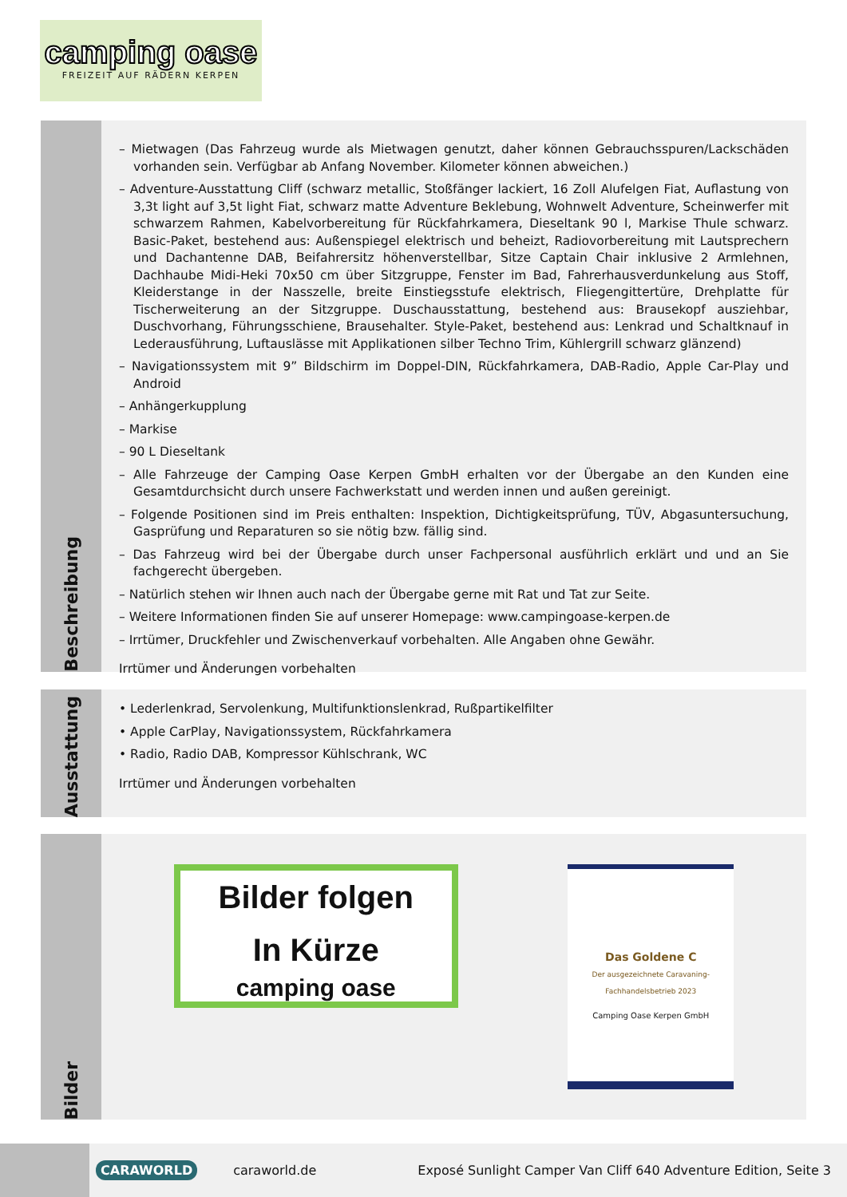camping oase
FREIZEIT AUF RÄDERN KERPEN
Beschreibung
– Mietwagen (Das Fahrzeug wurde als Mietwagen genutzt, daher können Gebrauchsspuren/Lackschäden vorhanden sein. Verfügbar ab Anfang November. Kilometer können abweichen.)
– Adventure-Ausstattung Cliff (schwarz metallic, Stoßfänger lackiert, 16 Zoll Alufelgen Fiat, Auflastung von 3,3t light auf 3,5t light Fiat, schwarz matte Adventure Beklebung, Wohnwelt Adventure, Scheinwerfer mit schwarzem Rahmen, Kabelvorbereitung für Rückfahrkamera, Dieseltank 90 l, Markise Thule schwarz. Basic-Paket, bestehend aus: Außenspiegel elektrisch und beheizt, Radiovorbereitung mit Lautsprechern und Dachantenne DAB, Beifahrersitz höhenverstellbar, Sitze Captain Chair inklusive 2 Armlehnen, Dachhaube Midi-Heki 70x50 cm über Sitzgruppe, Fenster im Bad, Fahrerhausverdunkelung aus Stoff, Kleiderstange in der Nasszelle, breite Einstiegsstufe elektrisch, Fliegengittertüre, Drehplatte für Tischerweiterung an der Sitzgruppe. Duschausstattung, bestehend aus: Brausekopf ausziehbar, Duschvorhang, Führungsschiene, Brausehalter. Style-Paket, bestehend aus: Lenkrad und Schaltknauf in Lederausführung, Luftauslässe mit Applikationen silber Techno Trim, Kühlergrill schwarz glänzend)
– Navigationssystem mit 9” Bildschirm im Doppel-DIN, Rückfahrkamera, DAB-Radio, Apple Car-Play und Android
– Anhängerkupplung
– Markise
– 90 L Dieseltank
– Alle Fahrzeuge der Camping Oase Kerpen GmbH erhalten vor der Übergabe an den Kunden eine Gesamtdurchsicht durch unsere Fachwerkstatt und werden innen und außen gereinigt.
– Folgende Positionen sind im Preis enthalten: Inspektion, Dichtigkeitsprüfung, TÜV, Abgasuntersuchung, Gasprüfung und Reparaturen so sie nötig bzw. fällig sind.
– Das Fahrzeug wird bei der Übergabe durch unser Fachpersonal ausführlich erklärt und und an Sie fachgerecht übergeben.
– Natürlich stehen wir Ihnen auch nach der Übergabe gerne mit Rat und Tat zur Seite.
– Weitere Informationen finden Sie auf unserer Homepage: www.campingoase-kerpen.de
– Irrtümer, Druckfehler und Zwischenverkauf vorbehalten. Alle Angaben ohne Gewähr.
Irrtümer und Änderungen vorbehalten
Ausstattung
• Lederlenkrad, Servolenkung, Multifunktionslenkrad, Rußpartikelfilter
• Apple CarPlay, Navigationssystem, Rückfahrkamera
• Radio, Radio DAB, Kompressor Kühlschrank, WC
Irrtümer und Änderungen vorbehalten
Bilder
Bilder folgen
In Kürze
camping oase
Das Goldene C
Der ausgezeichnete Caravaning-Fachhandelsbetrieb 2023
Camping Oase Kerpen GmbH
CARAWORLD
caraworld.de
Exposé Sunlight Camper Van Cliff 640 Adventure Edition, Seite 3